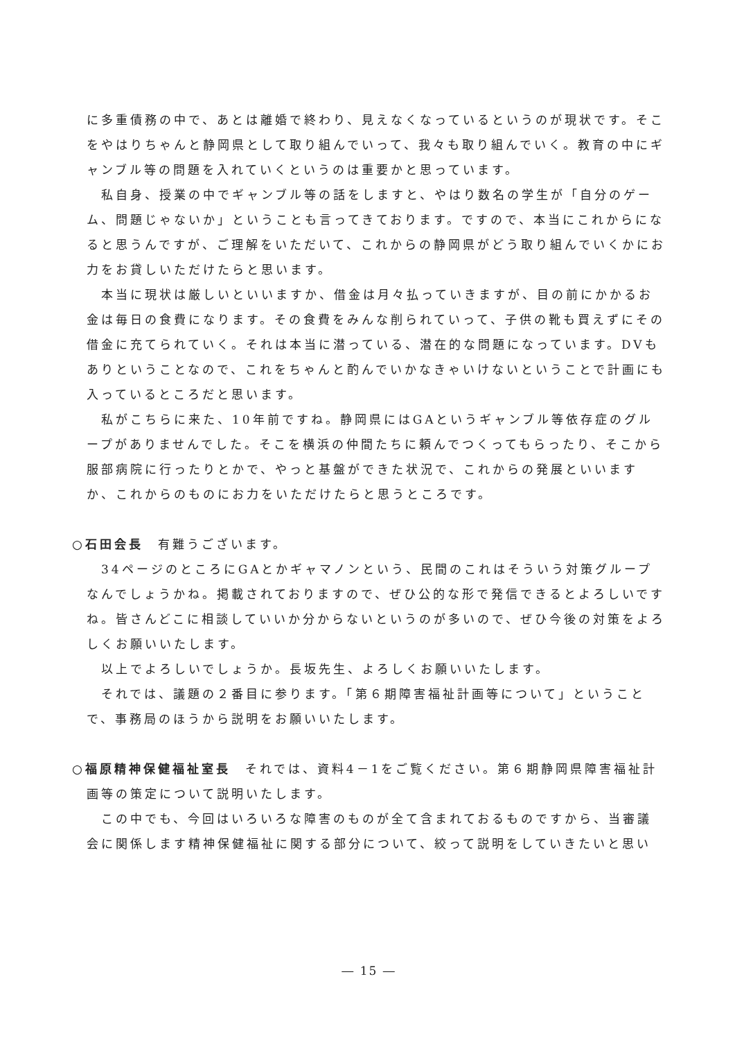に多重債務の中で、あとは離婚で終わり、見えなくなっているというのが現状です。そこをやはりちゃんと静岡県として取り組んでいって、我々も取り組んでいく。教育の中にギャンブル等の問題を入れていくというのは重要かと思っています。
私自身、授業の中でギャンブル等の話をしますと、やはり数名の学生が「自分のゲーム、問題じゃないか」ということも言ってきております。ですので、本当にこれからになると思うんですが、ご理解をいただいて、これからの静岡県がどう取り組んでいくかにお力をお貸しいただけたらと思います。
本当に現状は厳しいといいますか、借金は月々払っていきますが、目の前にかかるお金は毎日の食費になります。その食費をみんな削られていって、子供の靴も買えずにその借金に充てられていく。それは本当に潜っている、潜在的な問題になっています。DVもありということなので、これをちゃんと酌んでいかなきゃいけないということで計画にも入っているところだと思います。
私がこちらに来た、10年前ですね。静岡県にはGAというギャンブル等依存症のグループがありませんでした。そこを横浜の仲間たちに頼んでつくってもらったり、そこから服部病院に行ったりとかで、やっと基盤ができた状況で、これからの発展といいますか、これからのものにお力をいただけたらと思うところです。
○石田会長　有難うございます。
34ページのところにGAとかギャマノンという、民間のこれはそういう対策グループなんでしょうかね。掲載されておりますので、ぜひ公的な形で発信できるとよろしいですね。皆さんどこに相談していいか分からないというのが多いので、ぜひ今後の対策をよろしくお願いいたします。
以上でよろしいでしょうか。長坂先生、よろしくお願いいたします。
それでは、議題の２番目に参ります。「第６期障害福祉計画等について」ということで、事務局のほうから説明をお願いいたします。
○福原精神保健福祉室長　それでは、資料4－1をご覧ください。第６期静岡県障害福祉計画等の策定について説明いたします。
この中でも、今回はいろいろな障害のものが全て含まれておるものですから、当審議会に関係します精神保健福祉に関する部分について、絞って説明をしていきたいと思い
― 15 ―